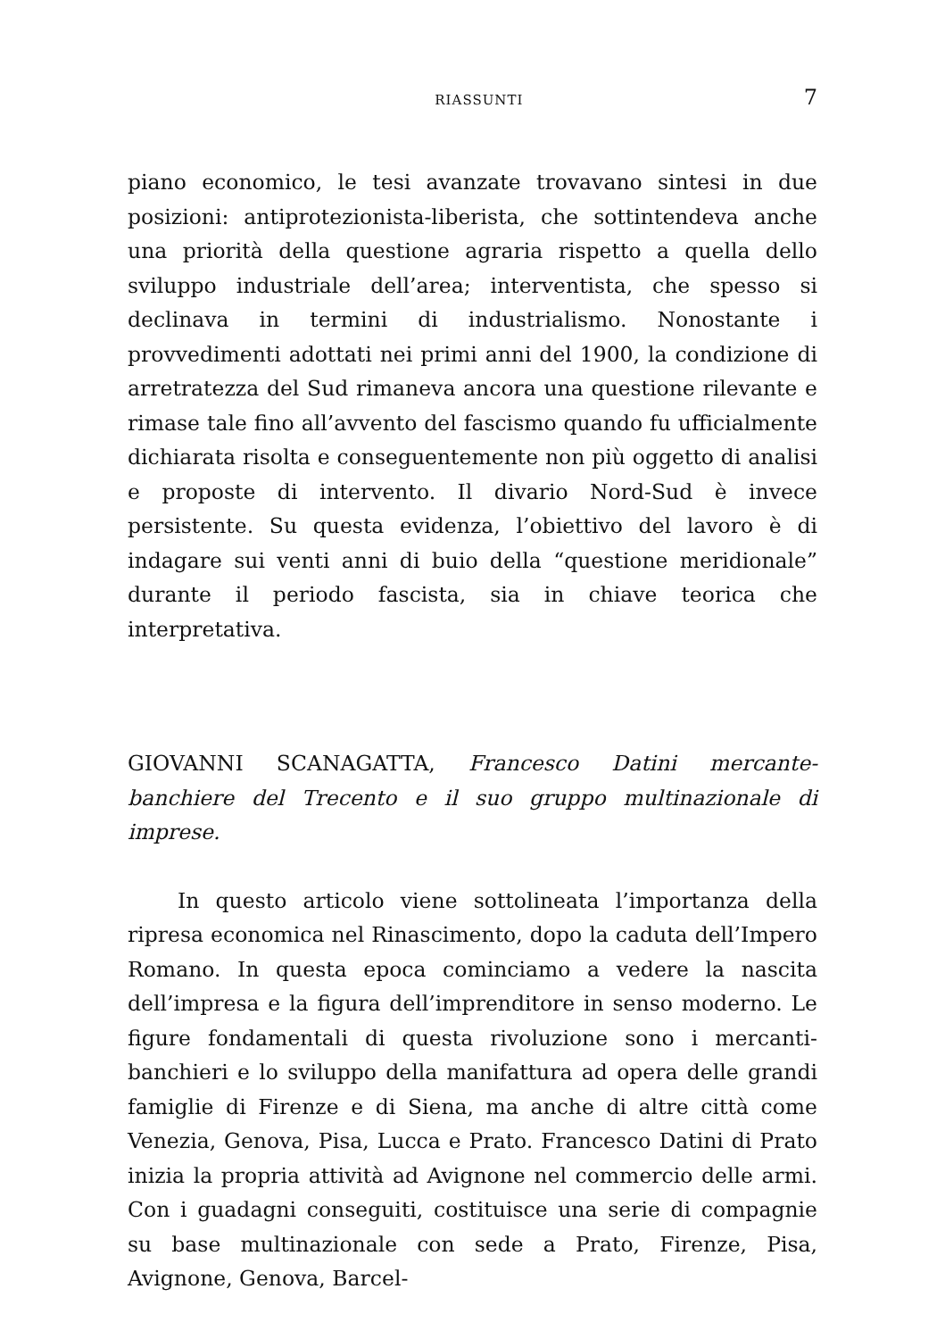RIASSUNTI 7
piano economico, le tesi avanzate trovavano sintesi in due posizioni: antiprotezionista-liberista, che sottintendeva anche una priorità della questione agraria rispetto a quella dello sviluppo industriale dell’area; interventista, che spesso si declinava in termini di industrialismo. Nonostante i provvedimenti adottati nei primi anni del 1900, la condizione di arretratezza del Sud rimaneva ancora una questione rilevante e rimase tale fino all’avvento del fascismo quando fu ufficialmente dichiarata risolta e conseguentemente non più oggetto di analisi e proposte di intervento. Il divario Nord-Sud è invece persistente. Su questa evidenza, l’obiettivo del lavoro è di indagare sui venti anni di buio della “questione meridionale” durante il periodo fascista, sia in chiave teorica che interpretativa.
GIOVANNI SCANAGATTA, Francesco Datini mercante-banchiere del Trecento e il suo gruppo multinazionale di imprese.
In questo articolo viene sottolineata l’importanza della ripresa economica nel Rinascimento, dopo la caduta dell’Impero Romano. In questa epoca cominciamo a vedere la nascita dell’impresa e la figura dell’imprenditore in senso moderno. Le figure fondamentali di questa rivoluzione sono i mercanti-banchieri e lo sviluppo della manifattura ad opera delle grandi famiglie di Firenze e di Siena, ma anche di altre città come Venezia, Genova, Pisa, Lucca e Prato. Francesco Datini di Prato inizia la propria attività ad Avignone nel commercio delle armi. Con i guadagni conseguiti, costituisce una serie di compagnie su base multinazionale con sede a Prato, Firenze, Pisa, Avignone, Genova, Barcel-